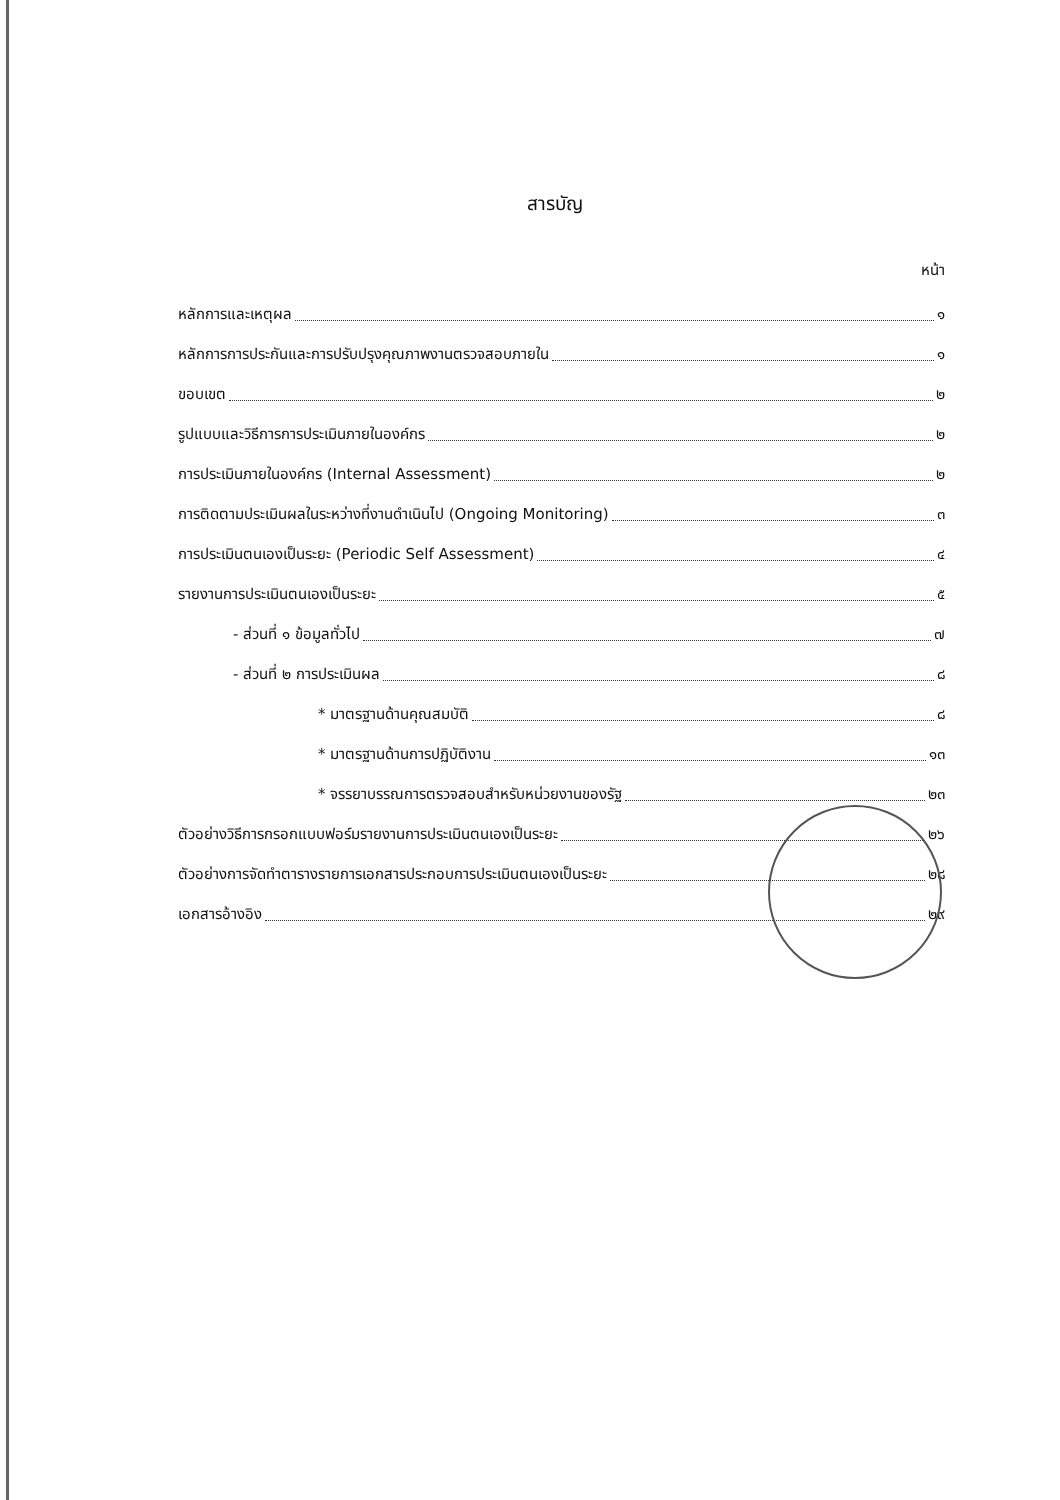สารบัญ
หน้า
หลักการและเหตุผล ๑
หลักการการประกันและการปรับปรุงคุณภาพงานตรวจสอบภายใน ๑
ขอบเขต ๒
รูปแบบและวิธีการการประเมินภายในองค์กร ๒
การประเมินภายในองค์กร (Internal Assessment) ๒
การติดตามประเมินผลในระหว่างที่งานดำเนินไป (Ongoing Monitoring) ๓
การประเมินตนเองเป็นระยะ (Periodic Self Assessment) ๔
รายงานการประเมินตนเองเป็นระยะ ๕
- ส่วนที่ ๑ ข้อมูลทั่วไป ๗
- ส่วนที่ ๒ การประเมินผล ๘
* มาตรฐานด้านคุณสมบัติ ๘
* มาตรฐานด้านการปฏิบัติงาน ๑๓
* จรรยาบรรณการตรวจสอบสำหรับหน่วยงานของรัฐ ๒๓
ตัวอย่างวิธีการกรอกแบบฟอร์มรายงานการประเมินตนเองเป็นระยะ ๒๖
ตัวอย่างการจัดทำตารางรายการเอกสารประกอบการประเมินตนเองเป็นระยะ ๒๘
เอกสารอ้างอิง ๒๙